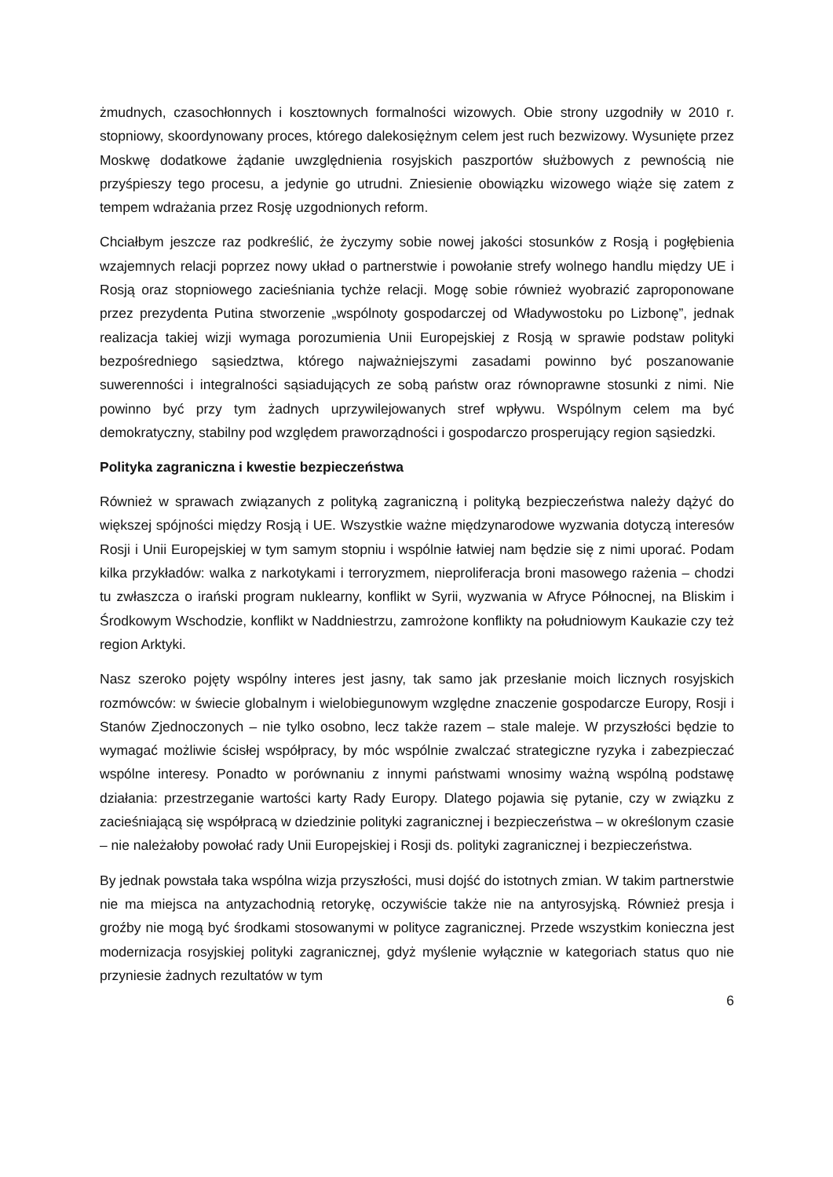żmudnych, czasochłonnych i kosztownych formalności wizowych. Obie strony uzgodniły w 2010 r. stopniowy, skoordynowany proces, którego dalekosiężnym celem jest ruch bezwizowy. Wysunięte przez Moskwę dodatkowe żądanie uwzględnienia rosyjskich paszportów służbowych z pewnością nie przyśpieszy tego procesu, a jedynie go utrudni. Zniesienie obowiązku wizowego wiąże się zatem z tempem wdrażania przez Rosję uzgodnionych reform.
Chciałbym jeszcze raz podkreślić, że życzymy sobie nowej jakości stosunków z Rosją i pogłębienia wzajemnych relacji poprzez nowy układ o partnerstwie i powołanie strefy wolnego handlu między UE i Rosją oraz stopniowego zacieśniania tychże relacji. Mogę sobie również wyobrazić zaproponowane przez prezydenta Putina stworzenie „wspólnoty gospodarczej od Władywostoku po Lizbonę”, jednak realizacja takiej wizji wymaga porozumienia Unii Europejskiej z Rosją w sprawie podstaw polityki bezpośredniego sąsiedztwa, którego najważniejszymi zasadami powinno być poszanowanie suwerenności i integralności sąsiadujących ze sobą państw oraz równoprawne stosunki z nimi. Nie powinno być przy tym żadnych uprzywilejowanych stref wpływu. Wspólnym celem ma być demokratyczny, stabilny pod względem praworządności i gospodarczo prosperujący region sąsiedzki.
Polityka zagraniczna i kwestie bezpieczeństwa
Również w sprawach związanych z polityką zagraniczną i polityką bezpieczeństwa należy dążyć do większej spójności między Rosją i UE. Wszystkie ważne międzynarodowe wyzwania dotyczą interesów Rosji i Unii Europejskiej w tym samym stopniu i wspólnie łatwiej nam będzie się z nimi uporać. Podam kilka przykładów: walka z narkotykami i terroryzmem, nieproliferacja broni masowego rażenia – chodzi tu zwłaszcza o irański program nuklearny, konflikt w Syrii, wyzwania w Afryce Północnej, na Bliskim i Środkowym Wschodzie, konflikt w Naddniestrzu, zamrożone konflikty na południowym Kaukazie czy też region Arktyki.
Nasz szeroko pojęty wspólny interes jest jasny, tak samo jak przesłanie moich licznych rosyjskich rozmówców: w świecie globalnym i wielobiegunowym względne znaczenie gospodarcze Europy, Rosji i Stanów Zjednoczonych – nie tylko osobno, lecz także razem – stale maleje. W przyszłości będzie to wymagać możliwie ścisłej współpracy, by móc wspólnie zwalczać strategiczne ryzyka i zabezpieczać wspólne interesy. Ponadto w porównaniu z innymi państwami wnosimy ważną wspólną podstawę działania: przestrzeganie wartości karty Rady Europy. Dlatego pojawia się pytanie, czy w związku z zacieśniającą się współpracą w dziedzinie polityki zagranicznej i bezpieczeństwa – w określonym czasie – nie należałoby powołać rady Unii Europejskiej i Rosji ds. polityki zagranicznej i bezpieczeństwa.
By jednak powstała taka wspólna wizja przyszłości, musi dojść do istotnych zmian. W takim partnerstwie nie ma miejsca na antyzachodnią retorykę, oczywiście także nie na antyrosyjską. Również presja i groźby nie mogą być środkami stosowanymi w polityce zagranicznej. Przede wszystkim konieczna jest modernizacja rosyjskiej polityki zagranicznej, gdyż myślenie wyłącznie w kategoriach status quo nie przyniesie żadnych rezultatów w tym
6